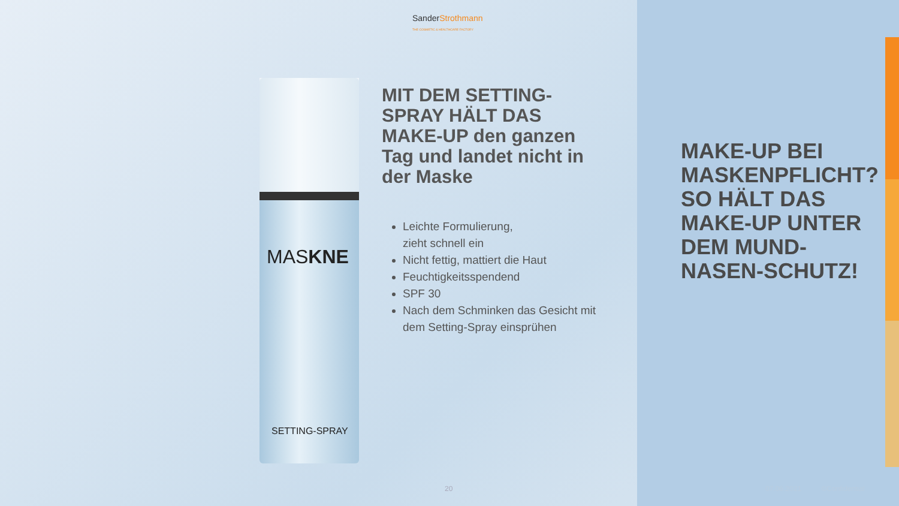SanderStrothmann
THE COSMETIC & HEALTHCARE FACTORY
MASKNE
SETTING-SPRAY
MIT DEM SETTING-SPRAY HÄLT DAS MAKE-UP den ganzen Tag und landet nicht in der Maske
Leichte Formulierung,
zieht schnell ein
Nicht fettig, mattiert die Haut
Feuchtigkeitsspendend
SPF 30
Nach dem Schminken das Gesicht mit dem Setting-Spray einsprühen
MAKE-UP BEI MASKENPFLICHT? SO HÄLT DAS MAKE-UP UNTER DEM MUND-NASEN-SCHUTZ!
20
07.06.2021 ©Confidential